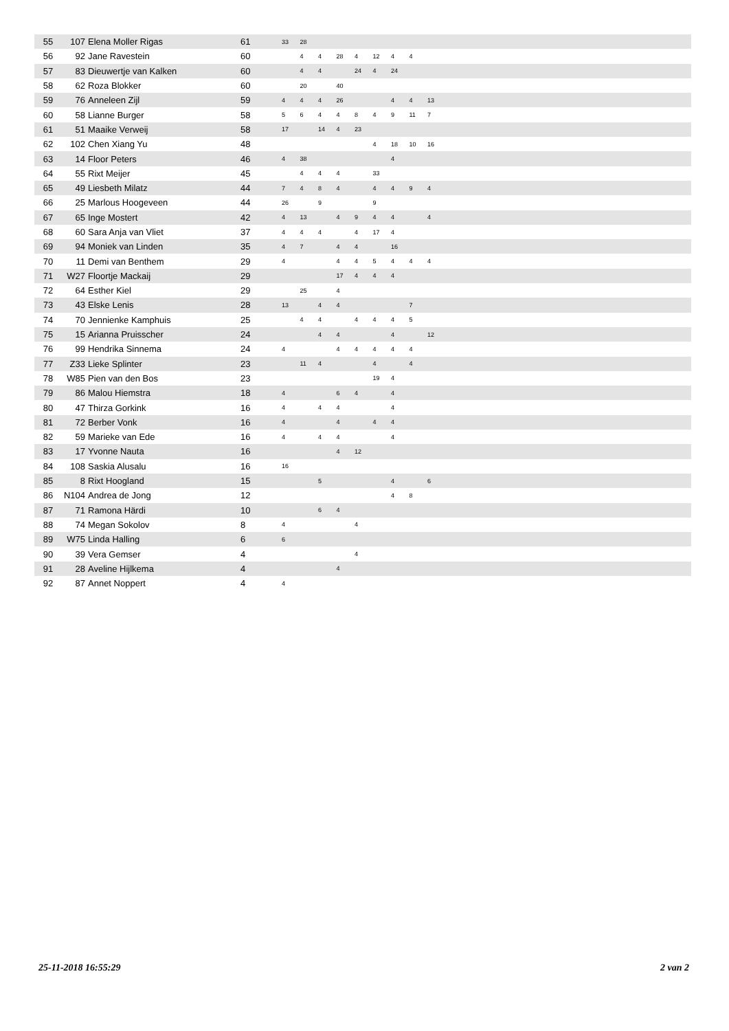| 55 | 107 | Elena Moller Rigas | 61 | 33 | 28 | | | | | | | | |
| 56 | 92 | Jane Ravestein | 60 | | 4 | 4 | 28 | 4 | 12 | 4 | 4 | | |
| 57 | 83 | Dieuwertje van Kalken | 60 | | 4 | 4 | | 24 | 4 | 24 | | | |
| 58 | 62 | Roza Blokker | 60 | | 20 | | 40 | | | | | | |
| 59 | 76 | Anneleen Zijl | 59 | 4 | 4 | 4 | 26 | | | 4 | 4 | 13 | |
| 60 | 58 | Lianne Burger | 58 | 5 | 6 | 4 | 4 | 8 | 4 | 9 | 11 | 7 | |
| 61 | 51 | Maaike Verweij | 58 | 17 | | 14 | 4 | 23 | | | | | |
| 62 | 102 | Chen Xiang Yu | 48 | | | | | | 4 | 18 | 10 | 16 | |
| 63 | 14 | Floor Peters | 46 | 4 | 38 | | | | | 4 | | | |
| 64 | 55 | Rixt Meijer | 45 | | 4 | 4 | 4 | | 33 | | | | |
| 65 | 49 | Liesbeth Milatz | 44 | 7 | 4 | 8 | 4 | | 4 | 4 | 9 | 4 | |
| 66 | 25 | Marlous Hoogeveen | 44 | 26 | | 9 | | | 9 | | | | |
| 67 | 65 | Inge Mostert | 42 | 4 | 13 | | 4 | 9 | 4 | 4 | | 4 | |
| 68 | 60 | Sara Anja van Vliet | 37 | 4 | 4 | 4 | | 4 | 17 | 4 | | | |
| 69 | 94 | Moniek van Linden | 35 | 4 | 7 | | 4 | 4 | | 16 | | | |
| 70 | 11 | Demi van Benthem | 29 | 4 | | | 4 | 4 | 5 | 4 | 4 | 4 | |
| 71 | W27 | Floortje Mackaij | 29 | | | | 17 | 4 | 4 | 4 | | | |
| 72 | 64 | Esther Kiel | 29 | | 25 | | 4 | | | | | | |
| 73 | 43 | Elske Lenis | 28 | 13 | | 4 | 4 | | | | 7 | | |
| 74 | 70 | Jennienke Kamphuis | 25 | | 4 | 4 | | 4 | 4 | 4 | 5 | | |
| 75 | 15 | Arianna Pruisscher | 24 | | | 4 | 4 | | | 4 | | 12 | |
| 76 | 99 | Hendrika Sinnema | 24 | 4 | | | 4 | 4 | 4 | 4 | 4 | | |
| 77 | Z33 | Lieke Splinter | 23 | | 11 | 4 | | | 4 | | 4 | | |
| 78 | W85 | Pien van den Bos | 23 | | | | | | 19 | 4 | | | |
| 79 | 86 | Malou Hiemstra | 18 | 4 | | | 6 | 4 | | 4 | | | |
| 80 | 47 | Thirza Gorkink | 16 | 4 | | 4 | 4 | | | 4 | | | |
| 81 | 72 | Berber Vonk | 16 | 4 | | | 4 | | 4 | 4 | | | |
| 82 | 59 | Marieke van Ede | 16 | 4 | | 4 | 4 | | | 4 | | | |
| 83 | 17 | Yvonne Nauta | 16 | | | | 4 | 12 | | | | | |
| 84 | 108 | Saskia Alusalu | 16 | 16 | | | | | | | | | |
| 85 | 8 | Rixt Hoogland | 15 | | | 5 | | | | 4 | | 6 | |
| 86 | N104 | Andrea de Jong | 12 | | | | | | | 4 | 8 | | |
| 87 | 71 | Ramona Härdi | 10 | | | 6 | 4 | | | | | | |
| 88 | 74 | Megan Sokolov | 8 | 4 | | | | 4 | | | | | |
| 89 | W75 | Linda Halling | 6 | 6 | | | | | | | | | |
| 90 | 39 | Vera Gemser | 4 | | | | | 4 | | | | | |
| 91 | 28 | Aveline Hijlkema | 4 | | | | 4 | | | | | | |
| 92 | 87 | Annet Noppert | 4 | 4 | | | | | | | | | |
25-11-2018 16:55:29 2 van 2